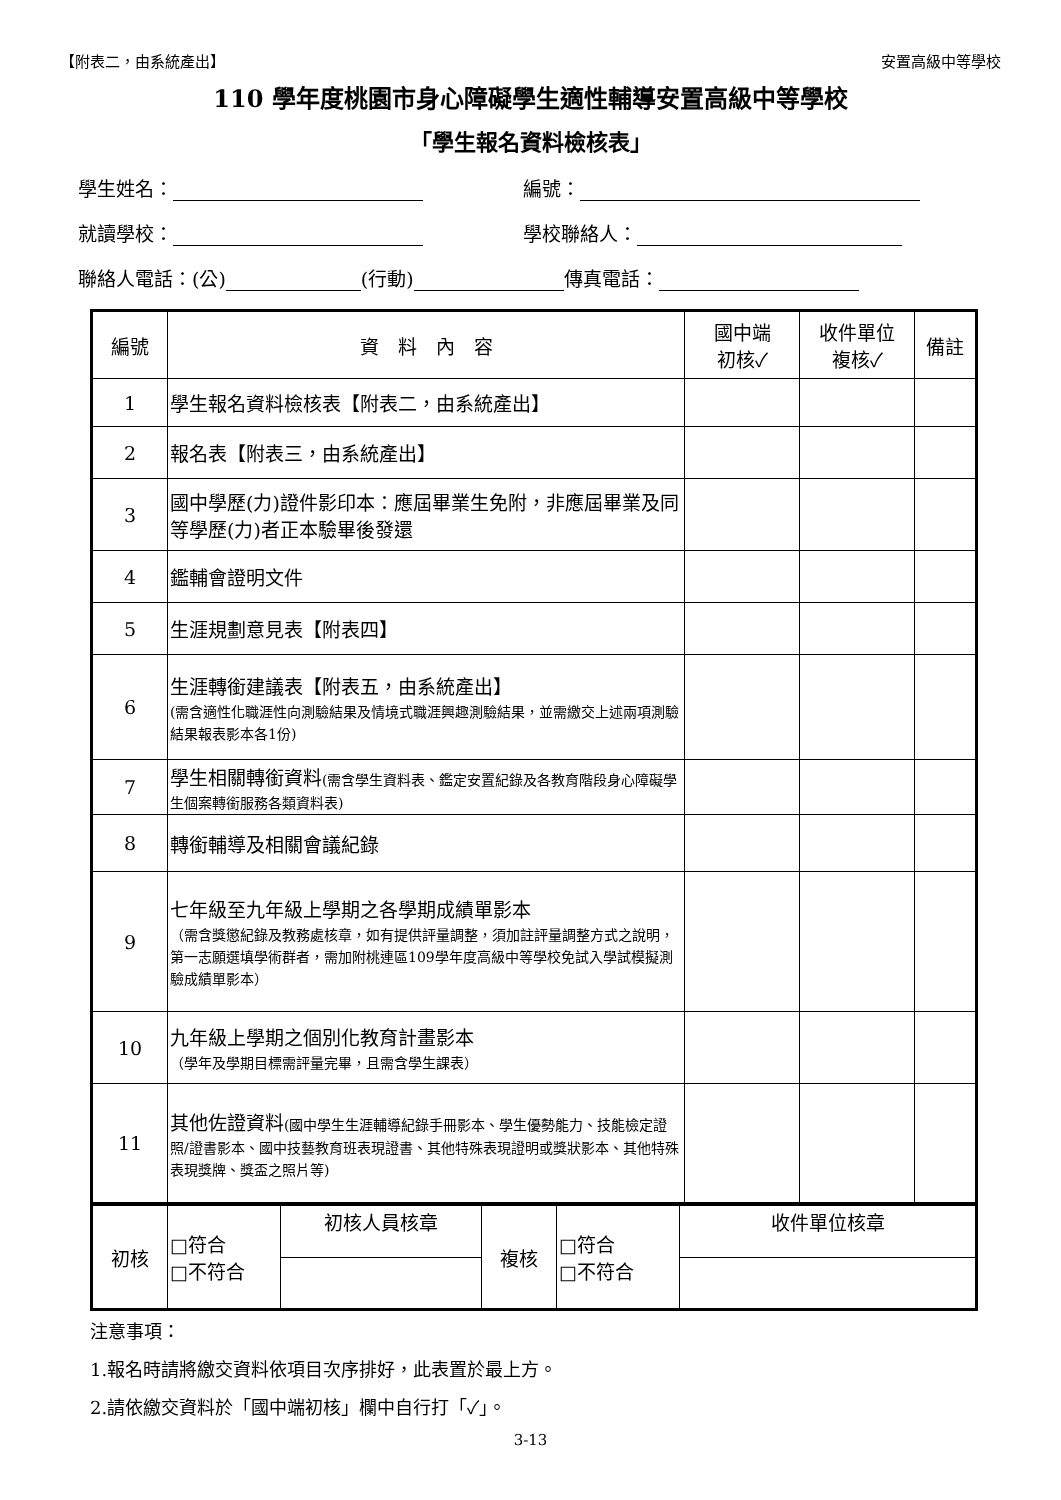【附表二，由系統產出】 安置高級中等學校
110 學年度桃園市身心障礙學生適性輔導安置高級中等學校
「學生報名資料檢核表」
學生姓名： 編號：
就讀學校： 學校聯絡人：
聯絡人電話：(公) (行動) 傳真電話：
| 編號 | 資 料 內 容 | 國中端 初核✓ | 收件單位 複核✓ | 備註 |
| --- | --- | --- | --- | --- |
| 1 | 學生報名資料檢核表【附表二，由系統產出】 | | | |
| 2 | 報名表【附表三，由系統產出】 | | | |
| 3 | 國中學歷(力)證件影印本：應屆畢業生免附，非應屆畢業及同等學歷(力)者正本驗畢後發還 | | | |
| 4 | 鑑輔會證明文件 | | | |
| 5 | 生涯規劃意見表【附表四】 | | | |
| 6 | 生涯轉銜建議表【附表五，由系統產出】 (需含適性化職涯性向測驗結果及情境式職涯興趣測驗結果，並需繳交上述兩項測驗結果報表影本各1份) | | | |
| 7 | 學生相關轉銜資料 (需含學生資料表、鑑定安置紀錄及各教育階段身心障礙學生個案轉銜服務各類資料表) | | | |
| 8 | 轉銜輔導及相關會議紀錄 | | | |
| 9 | 七年級至九年級上學期之各學期成績單影本 （需含獎懲紀錄及教務處核章，如有提供評量調整，須加註評量調整方式之說明，第一志願選填學術群者，需加附桃連區109學年度高級中等學校免試入學試模擬測驗成績單影本） | | | |
| 10 | 九年級上學期之個別化教育計畫影本 （學年及學期目標需評量完畢，且需含學生課表） | | | |
| 11 | 其他佐證資料 (國中學生生涯輔導紀錄手冊影本、學生優勢能力、技能檢定證照/證書影本、國中技藝教育班表現證書、其他特殊表現證明或獎狀影本、其他特殊表現獎牌、獎盃之照片等) | | | |
| 初核 | □符合 □不符合 | 初核人員核章 | 複核 | □符合 □不符合 | 收件單位核章 |
注意事項：
1.報名時請將繳交資料依項目次序排好，此表置於最上方。
2.請依繳交資料於「國中端初核」欄中自行打「✓」。
3-13